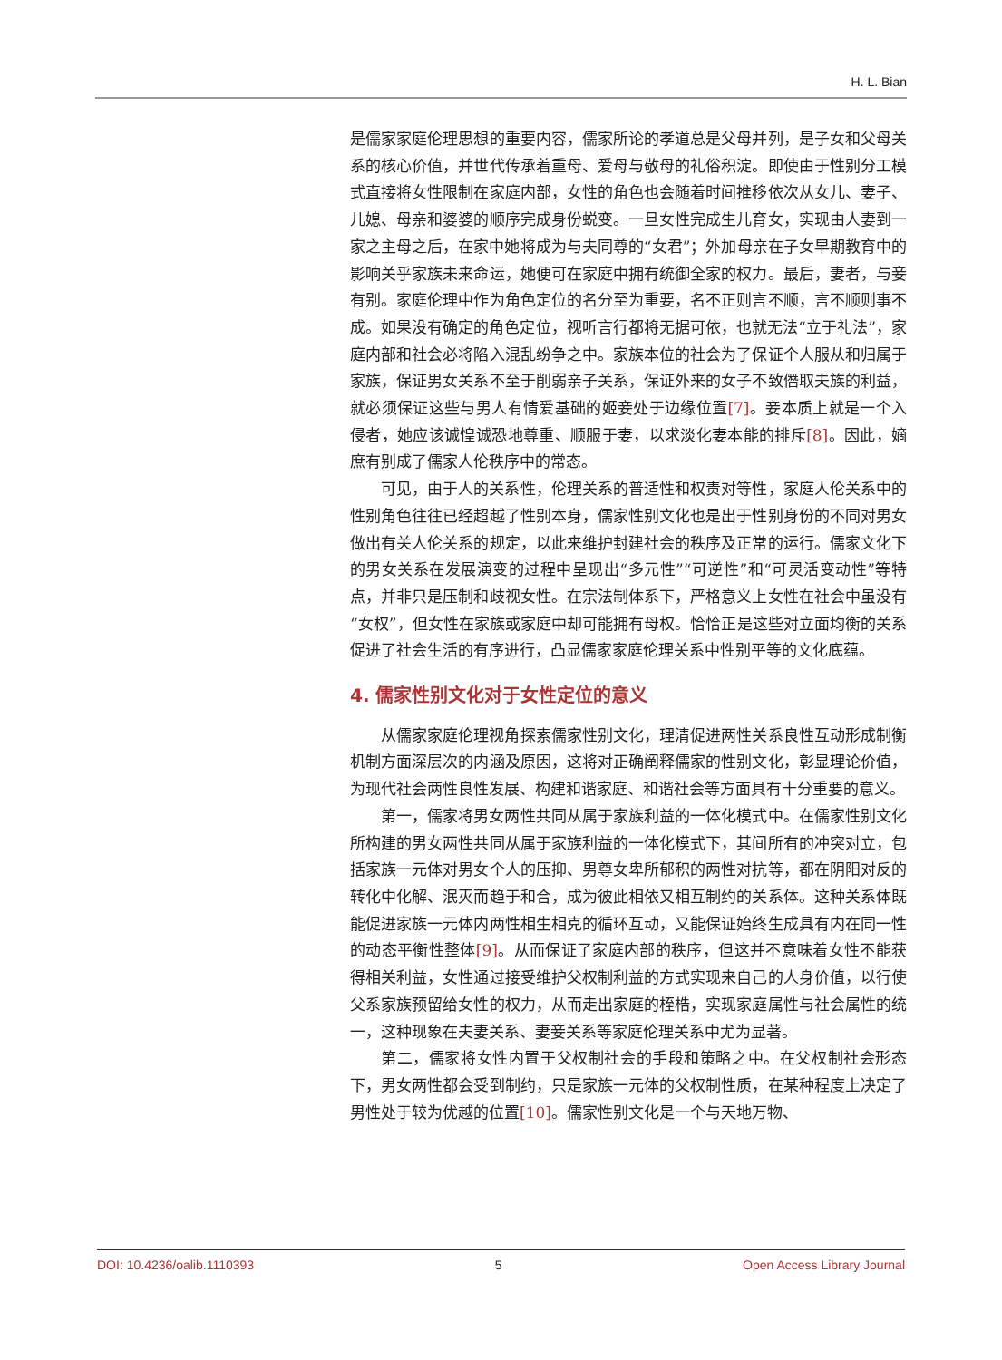H. L. Bian
是儒家家庭伦理思想的重要内容，儒家所论的孝道总是父母并列，是子女和父母关系的核心价值，并世代传承着重母、爱母与敬母的礼俗积淀。即使由于性别分工模式直接将女性限制在家庭内部，女性的角色也会随着时间推移依次从女儿、妻子、儿媳、母亲和婆婆的顺序完成身份蜕变。一旦女性完成生儿育女，实现由人妻到一家之主母之后，在家中她将成为与夫同尊的“女君”；外加母亲在子女早期教育中的影响关乎家族未来命运，她便可在家庭中拥有统御全家的权力。最后，妻者，与妾有别。家庭伦理中作为角色定位的名分至为重要，名不正则言不顺，言不顺则事不成。如果没有确定的角色定位，视听言行都将无据可依，也就无法“立于礼法”，家庭内部和社会必将陷入混乱纷争之中。家族本位的社会为了保证个人服从和归属于家族，保证男女关系不至于削弱亲子关系，保证外来的女子不致僭取夫族的利益，就必须保证这些与男人有情爱基础的姬妾处于边缘位置[7]。妾本质上就是一个入侵者，她应该诚惶诚恐地尊重、顺服于妻，以求淡化妻本能的排斥[8]。因此，嫡庶有别成了儒家人伦秩序中的常态。
可见，由于人的关系性，伦理关系的普适性和权责对等性，家庭人伦关系中的性别角色往往已经超越了性别本身，儒家性别文化也是出于性别身份的不同对男女做出有关人伦关系的规定，以此来维护封建社会的秩序及正常的运行。儒家文化下的男女关系在发展演变的过程中呈现出“多元性”“可逆性”和“可灵活变动性”等特点，并非只是压制和歧视女性。在宗法制体系下，严格意义上女性在社会中虽没有“女权”，但女性在家族或家庭中却可能拥有母权。恰恰正是这些对立面均衡的关系促进了社会生活的有序进行，凸显儒家家庭伦理关系中性别平等的文化底蕴。
4. 儒家性别文化对于女性定位的意义
从儒家家庭伦理视角探索儒家性别文化，理清促进两性关系良性互动形成制衡机制方面深层次的内涵及原因，这将对正确阐释儒家的性别文化，彰显理论价值，为现代社会两性良性发展、构建和谐家庭、和谐社会等方面具有十分重要的意义。
第一，儒家将男女两性共同从属于家族利益的一体化模式中。在儒家性别文化所构建的男女两性共同从属于家族利益的一体化模式下，其间所有的冲突对立，包括家族一元体对男女个人的压抑、男尊女卑所郁积的两性对抗等，都在阴阳对反的转化中化解、泯灭而趋于和合，成为彼此相依又相互制约的关系体。这种关系体既能促进家族一元体内两性相生相克的循环互动，又能保证始终生成具有内在同一性的动态平衡性整体[9]。从而保证了家庭内部的秩序，但这并不意味着女性不能获得相关利益，女性通过接受维护父权制利益的方式实现来自己的人身价值，以行使父系家族预留给女性的权力，从而走出家庭的桎梏，实现家庭属性与社会属性的统一，这种现象在夫妻关系、妻妾关系等家庭伦理关系中尤为显著。
第二，儒家将女性内置于父权制社会的手段和策略之中。在父权制社会形态下，男女两性都会受到制约，只是家族一元体的父权制性质，在某种程度上决定了男性处于较为优越的位置[10]。儒家性别文化是一个与天地万物、
DOI: 10.4236/oalib.1110393 5 Open Access Library Journal